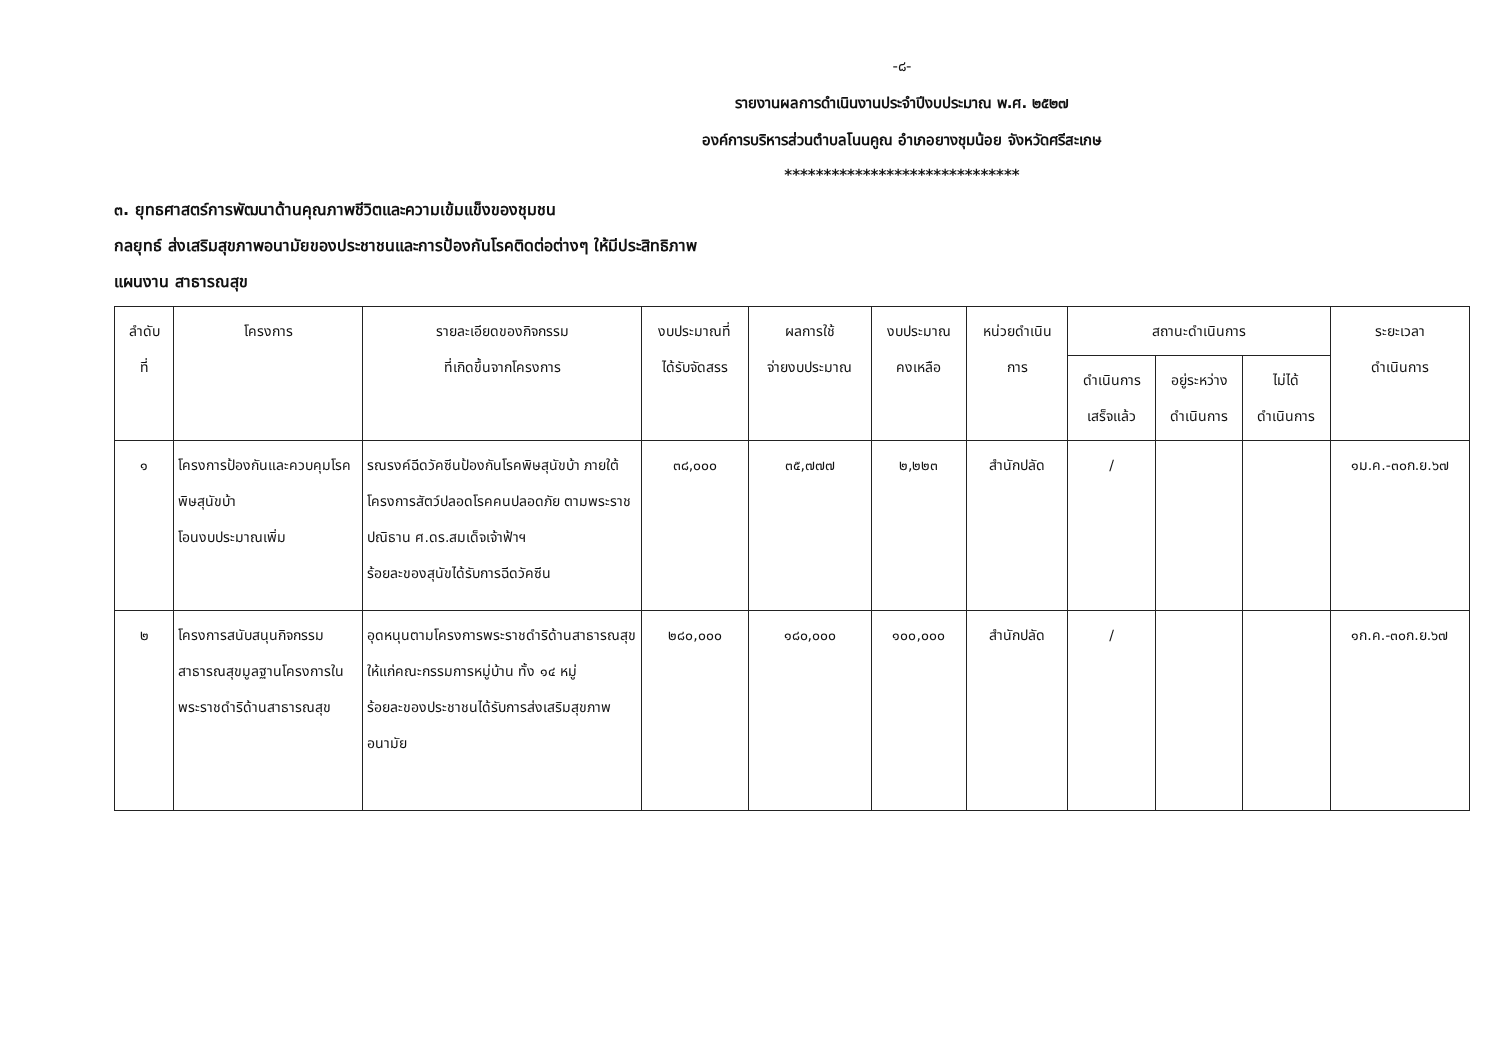-๘-
รายงานผลการดำเนินงานประจำปีงบประมาณ พ.ศ. ๒๕๒๗
องค์การบริหารส่วนตำบลโนนคูณ อำเภอยางชุมน้อย จังหวัดศรีสะเกษ
******************************
๓. ยุทธศาสตร์การพัฒนาด้านคุณภาพชีวิตและความเข้มแข็งของชุมชน
กลยุทธ์ ส่งเสริมสุขภาพอนามัยของประชาชนและการป้องกันโรคติดต่อต่างๆ ให้มีประสิทธิภาพ
แผนงาน สาธารณสุข
| ลำดับ ที่ | โครงการ | รายละเอียดของกิจกรรม ที่เกิดขึ้นจากโครงการ | งบประมาณที่ ได้รับจัดสรร | ผลการใช้ จ่ายงบประมาณ | งบประมาณ คงเหลือ | หน่วยดำเนิน การ | สถานะดำเนินการ | | | ระยะเวลา ดำเนินการ |
| --- | --- | --- | --- | --- | --- | --- | --- | --- | --- | --- |
| | | | | | | | ดำเนินการ เสร็จแล้ว | อยู่ระหว่าง ดำเนินการ | ไม่ได้ ดำเนินการ | |
| ๑ | โครงการป้องกันและควบคุมโรคพิษสุนัขบ้า โอนงบประมาณเพิ่ม | รณรงค์ฉีดวัคซีนป้องกันโรคพิษสุนัขบ้า ภายใต้โครงการสัตว์ปลอดโรคคนปลอดภัย ตามพระราชปณิธาน ศ.ดร.สมเด็จเจ้าฟ้าฯ ร้อยละของสุนัขได้รับการฉีดวัคซีน | ๓๘,๐๐๐ | ๓๕,๗๗๗ | ๒,๒๒๓ | สำนักปลัด | / | | | ๑ม.ค.-๓๐ก.ย.๖๗ |
| ๒ | โครงการสนับสนุนกิจกรรมสาธารณสุขมูลฐานโครงการในพระราชดำริด้านสาธารณสุข | อุดหนุนตามโครงการพระราชดำริด้านสาธารณสุขให้แก่คณะกรรมการหมู่บ้าน ทั้ง ๑๔ หมู่ ร้อยละของประชาชนได้รับการส่งเสริมสุขภาพอนามัย | ๒๘๐,๐๐๐ | ๑๘๐,๐๐๐ | ๑๐๐,๐๐๐ | สำนักปลัด | / | | | ๑ก.ค.-๓๐ก.ย.๖๗ |